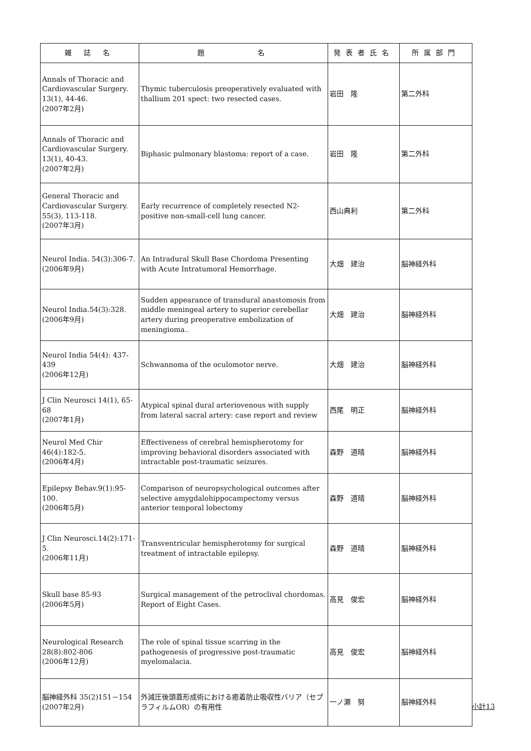| 雑 誌 名 | 題 名 | 発表者氏名 | 所属部門 |
| --- | --- | --- | --- |
| Annals of Thoracic and Cardiovascular Surgery. 13(1), 44-46. (2007年2月) | Thymic tuberculosis preoperatively evaluated with thallium 201 spect: two resected cases. | 岩田 隆 | 第二外科 |
| Annals of Thoracic and Cardiovascular Surgery. 13(1), 40-43. (2007年2月) | Biphasic pulmonary blastoma: report of a case. | 岩田 隆 | 第二外科 |
| General Thoracic and Cardiovascular Surgery. 55(3), 113-118. (2007年3月) | Early recurrence of completely resected N2-positive non-small-cell lung cancer. | 西山典利 | 第二外科 |
| Neurol India. 54(3):306-7. (2006年9月) | An Intradural Skull Base Chordoma Presenting with Acute Intratumoral Hemorrhage. | 大畑 建治 | 脳神経外科 |
| Neurol India.54(3):328. (2006年9月) | Sudden appearance of transdural anastomosis from middle meningeal artery to superior cerebellar artery during preoperative embolization of meningioma.. | 大畑 建治 | 脳神経外科 |
| Neurol India 54(4): 437-439 (2006年12月) | Schwannoma of the oculomotor nerve. | 大畑 建治 | 脳神経外科 |
| J Clin Neurosci 14(1), 65-68 (2007年1月) | Atypical spinal dural arteriovenous with supply from lateral sacral artery: case report and review | 西尾 明正 | 脳神経外科 |
| Neurol Med Chir 46(4):182-5. (2006年4月) | Effectiveness of cerebral hemispherotomy for improving behavioral disorders associated with intractable post-traumatic seizures. | 森野 道晴 | 脳神経外科 |
| Epilepsy Behav.9(1):95-100. (2006年5月) | Comparison of neuropsychological outcomes after selective amygdalohippocampectomy versus anterior temporal lobectomy | 森野 道晴 | 脳神経外科 |
| J Clin Neurosci.14(2):171-5. (2006年11月) | Transventricular hemispherotomy for surgical treatment of intractable epilepsy. | 森野 道晴 | 脳神経外科 |
| Skull base 85-93 (2006年5月) | Surgical management of the petroclival chordomas. Report of Eight Cases. | 高見 俊宏 | 脳神経外科 |
| Neurological Research 28(8):802-806 (2006年12月) | The role of spinal tissue scarring in the pathogenesis of progressive post-traumatic myelomalacia. | 高見 俊宏 | 脳神経外科 |
| 脳神経外科 35(2)151－154 (2007年2月) | 外減圧後頭蓋形成術における癒着防止吸収性バリア（セプラフィルムOR）の有用性 | 一ノ瀬 努 | 脳神経外科 |
小計13